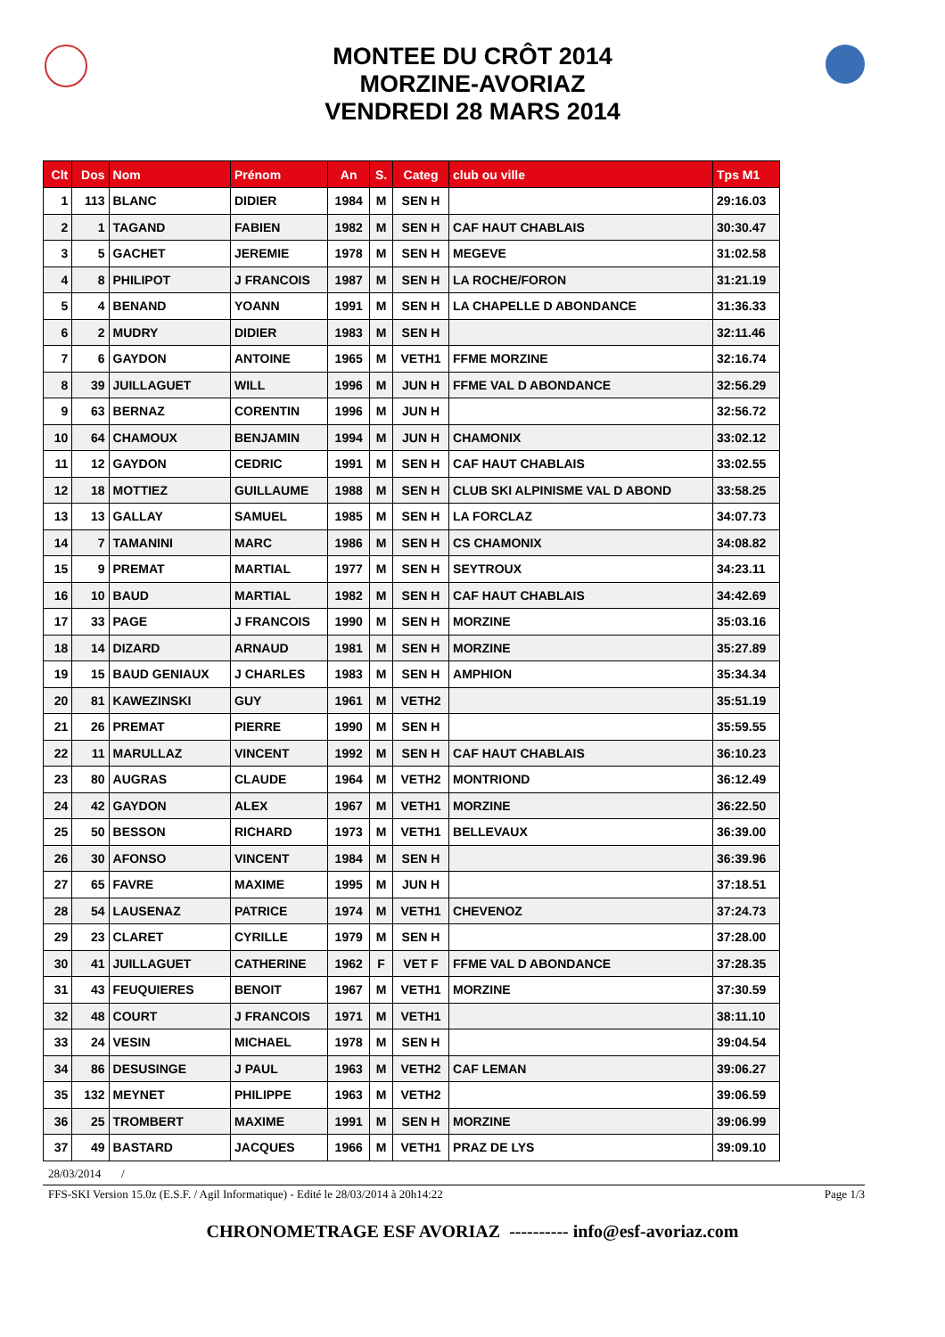MONTEE DU CRÔT 2014
MORZINE-AVORIAZ
VENDREDI 28 MARS 2014
| Clt | Dos | Nom | Prénom | An | S. | Categ | club ou ville | Tps M1 |
| --- | --- | --- | --- | --- | --- | --- | --- | --- |
| 1 | 113 | BLANC | DIDIER | 1984 | M | SEN H | | 29:16.03 |
| 2 | 1 | TAGAND | FABIEN | 1982 | M | SEN H | CAF HAUT CHABLAIS | 30:30.47 |
| 3 | 5 | GACHET | JEREMIE | 1978 | M | SEN H | MEGEVE | 31:02.58 |
| 4 | 8 | PHILIPOT | J FRANCOIS | 1987 | M | SEN H | LA ROCHE/FORON | 31:21.19 |
| 5 | 4 | BENAND | YOANN | 1991 | M | SEN H | LA CHAPELLE D ABONDANCE | 31:36.33 |
| 6 | 2 | MUDRY | DIDIER | 1983 | M | SEN H | | 32:11.46 |
| 7 | 6 | GAYDON | ANTOINE | 1965 | M | VETH1 | FFME MORZINE | 32:16.74 |
| 8 | 39 | JUILLAGUET | WILL | 1996 | M | JUN H | FFME VAL D ABONDANCE | 32:56.29 |
| 9 | 63 | BERNAZ | CORENTIN | 1996 | M | JUN H | | 32:56.72 |
| 10 | 64 | CHAMOUX | BENJAMIN | 1994 | M | JUN H | CHAMONIX | 33:02.12 |
| 11 | 12 | GAYDON | CEDRIC | 1991 | M | SEN H | CAF HAUT CHABLAIS | 33:02.55 |
| 12 | 18 | MOTTIEZ | GUILLAUME | 1988 | M | SEN H | CLUB SKI ALPINISME VAL D ABOND | 33:58.25 |
| 13 | 13 | GALLAY | SAMUEL | 1985 | M | SEN H | LA FORCLAZ | 34:07.73 |
| 14 | 7 | TAMANINI | MARC | 1986 | M | SEN H | CS CHAMONIX | 34:08.82 |
| 15 | 9 | PREMAT | MARTIAL | 1977 | M | SEN H | SEYTROUX | 34:23.11 |
| 16 | 10 | BAUD | MARTIAL | 1982 | M | SEN H | CAF HAUT CHABLAIS | 34:42.69 |
| 17 | 33 | PAGE | J FRANCOIS | 1990 | M | SEN H | MORZINE | 35:03.16 |
| 18 | 14 | DIZARD | ARNAUD | 1981 | M | SEN H | MORZINE | 35:27.89 |
| 19 | 15 | BAUD GENIAUX | J CHARLES | 1983 | M | SEN H | AMPHION | 35:34.34 |
| 20 | 81 | KAWEZINSKI | GUY | 1961 | M | VETH2 | | 35:51.19 |
| 21 | 26 | PREMAT | PIERRE | 1990 | M | SEN H | | 35:59.55 |
| 22 | 11 | MARULLAZ | VINCENT | 1992 | M | SEN H | CAF HAUT CHABLAIS | 36:10.23 |
| 23 | 80 | AUGRAS | CLAUDE | 1964 | M | VETH2 | MONTRIOND | 36:12.49 |
| 24 | 42 | GAYDON | ALEX | 1967 | M | VETH1 | MORZINE | 36:22.50 |
| 25 | 50 | BESSON | RICHARD | 1973 | M | VETH1 | BELLEVAUX | 36:39.00 |
| 26 | 30 | AFONSO | VINCENT | 1984 | M | SEN H | | 36:39.96 |
| 27 | 65 | FAVRE | MAXIME | 1995 | M | JUN H | | 37:18.51 |
| 28 | 54 | LAUSENAZ | PATRICE | 1974 | M | VETH1 | CHEVENOZ | 37:24.73 |
| 29 | 23 | CLARET | CYRILLE | 1979 | M | SEN H | | 37:28.00 |
| 30 | 41 | JUILLAGUET | CATHERINE | 1962 | F | VET F | FFME VAL D ABONDANCE | 37:28.35 |
| 31 | 43 | FEUQUIERES | BENOIT | 1967 | M | VETH1 | MORZINE | 37:30.59 |
| 32 | 48 | COURT | J FRANCOIS | 1971 | M | VETH1 | | 38:11.10 |
| 33 | 24 | VESIN | MICHAEL | 1978 | M | SEN H | | 39:04.54 |
| 34 | 86 | DESUSINGE | J PAUL | 1963 | M | VETH2 | CAF LEMAN | 39:06.27 |
| 35 | 132 | MEYNET | PHILIPPE | 1963 | M | VETH2 | | 39:06.59 |
| 36 | 25 | TROMBERT | MAXIME | 1991 | M | SEN H | MORZINE | 39:06.99 |
| 37 | 49 | BASTARD | JACQUES | 1966 | M | VETH1 | PRAZ DE LYS | 39:09.10 |
28/03/2014 /
FFS-SKI Version 15.0z (E.S.F. / Agil Informatique) - Edité le 28/03/2014 à 20h14:22 Page 1/3
CHRONOMETRAGE ESF AVORIAZ ---------- info@esf-avoriaz.com